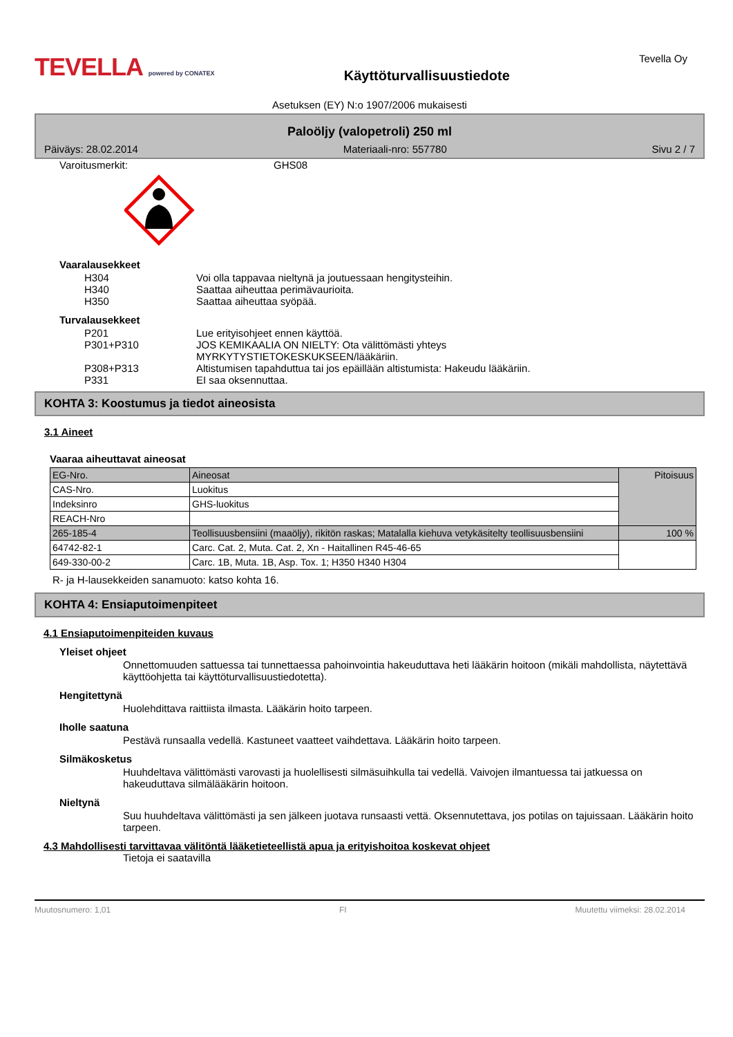TEVELLA powered by CONATEX
Käyttöturvallisuustiedote
Tevella Oy
Asetuksen (EY) N:o 1907/2006 mukaisesti
Paloöljy (valopetroli) 250 ml
Päiväys: 28.02.2014 Materiaali-nro: 557780 Sivu 2 / 7
Varoitusmerkit: GHS08
Vaaralausekkeet
H304 Voi olla tappavaa nieltynä ja joutuessaan hengitysteihin.
H340 Saattaa aiheuttaa perimävaurioita.
H350 Saattaa aiheuttaa syöpää.
Turvalausekkeet
P201 Lue erityisohjeet ennen käyttöä.
P301+P310 JOS KEMIKAALIA ON NIELTY: Ota välittömästi yhteys
MYRKYTYSTIETOKESKUKSEEN/lääkäriin.
P308+P313 Altistumisen tapahduttua tai jos epäillään altistumista: Hakeudu lääkäriin.
P331 EI saa oksennuttaa.
KOHTA 3: Koostumus ja tiedot aineosista
3.1 Aineet
Vaaraa aiheuttavat aineosat
| EG-Nro. | Aineosat | Pitoisuus |
| CAS-Nro. | Luokitus | |
| Indeksinro | GHS-luokitus | |
| REACH-Nro | | |
| 265-185-4 | Teollisuusbensiini (maaöljy), rikitön raskas; Matalalla kiehuva vetykäsitelty teollisuusbensiini | 100 % |
| 64742-82-1 | Carc. Cat. 2, Muta. Cat. 2, Xn - Haitallinen R45-46-65 | |
| 649-330-00-2 | Carc. 1B, Muta. 1B, Asp. Tox. 1; H350 H340 H304 | |
R- ja H-lausekkeiden sanamuoto: katso kohta 16.
KOHTA 4: Ensiaputoimenpiteet
4.1 Ensiaputoimenpiteiden kuvaus
Yleiset ohjeet
Onnettomuuden sattuessa tai tunnettaessa pahoinvointia hakeuduttava heti lääkärin hoitoon (mikäli mahdollista, näytettävä käyttöohjetta tai käyttöturvallisuustiedotetta).
Hengitettynä
Huolehdittava raittiista ilmasta. Lääkärin hoito tarpeen.
Iholle saatuna
Pestävä runsaalla vedellä. Kastuneet vaatteet vaihdettava. Lääkärin hoito tarpeen.
Silmäkosketus
Huuhdeltava välittömästi varovasti ja huolellisesti silmäsuihkulla tai vedellä. Vaivojen ilmantuessa tai jatkuessa on hakeuduttava silmälääkärin hoitoon.
Nieltynä
Suu huuhdeltava välittömästi ja sen jälkeen juotava runsaasti vettä. Oksennutettava, jos potilas on tajuissaan. Lääkärin hoito tarpeen.
4.3 Mahdollisesti tarvittavaa välitöntä lääketieteellistä apua ja erityishoitoa koskevat ohjeet
Tietoja ei saatavilla
Muutosnumero: 1,01 FI Muutettu viimeksi: 28.02.2014